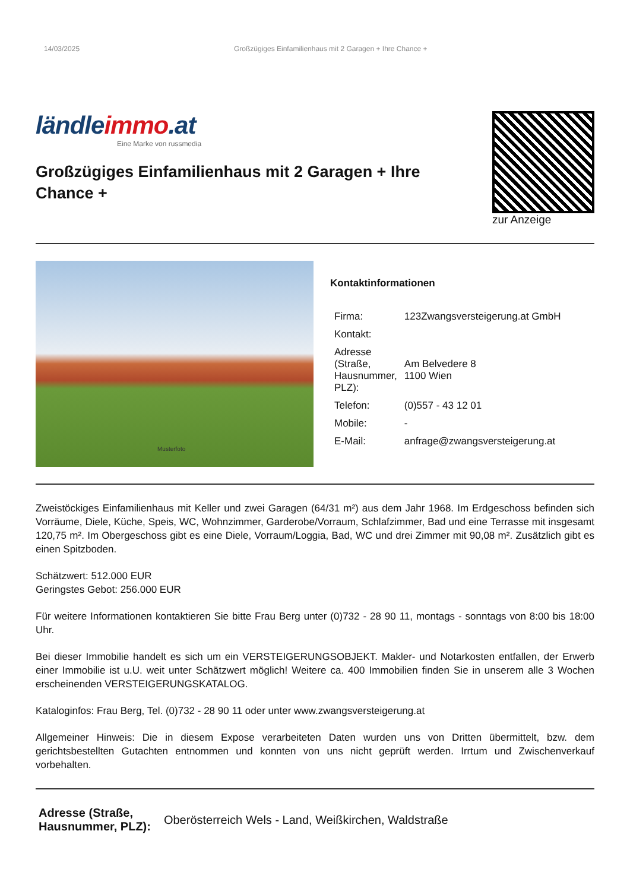14/03/2025 Großzügiges Einfamilienhaus mit 2 Garagen + Ihre Chance +
ländleimmo.at
Eine Marke von russmedia
Großzügiges Einfamilienhaus mit 2 Garagen + Ihre Chance +
zur Anzeige
Musterfoto
Kontaktinformationen
| Firma: | 123Zwangsversteigerung.at GmbH |
| Kontakt: | |
| Adresse (Straße, Hausnummer, PLZ): | Am Belvedere 8 1100 Wien |
| Telefon: | (0)557 - 43 12 01 |
| Mobile: | - |
| E-Mail: | anfrage@zwangsversteigerung.at |
Zweistöckiges Einfamilienhaus mit Keller und zwei Garagen (64/31 m²) aus dem Jahr 1968. Im Erdgeschoss befinden sich Vorräume, Diele, Küche, Speis, WC, Wohnzimmer, Garderobe/Vorraum, Schlafzimmer, Bad und eine Terrasse mit insgesamt 120,75 m². Im Obergeschoss gibt es eine Diele, Vorraum/Loggia, Bad, WC und drei Zimmer mit 90,08 m². Zusätzlich gibt es einen Spitzboden.
Schätzwert: 512.000 EUR
Geringstes Gebot: 256.000 EUR
Für weitere Informationen kontaktieren Sie bitte Frau Berg unter (0)732 - 28 90 11, montags - sonntags von 8:00 bis 18:00 Uhr.
Bei dieser Immobilie handelt es sich um ein VERSTEIGERUNGSOBJEKT. Makler- und Notarkosten entfallen, der Erwerb einer Immobilie ist u.U. weit unter Schätzwert möglich! Weitere ca. 400 Immobilien finden Sie in unserem alle 3 Wochen erscheinenden VERSTEIGERUNGSKATALOG.
Kataloginfos: Frau Berg, Tel. (0)732 - 28 90 11 oder unter www.zwangsversteigerung.at
Allgemeiner Hinweis: Die in diesem Expose verarbeiteten Daten wurden uns von Dritten übermittelt, bzw. dem gerichtsbestellten Gutachten entnommen und konnten von uns nicht geprüft werden. Irrtum und Zwischenverkauf vorbehalten.
Adresse (Straße,
Hausnummer, PLZ): Oberösterreich Wels - Land, Weißkirchen, Waldstraße